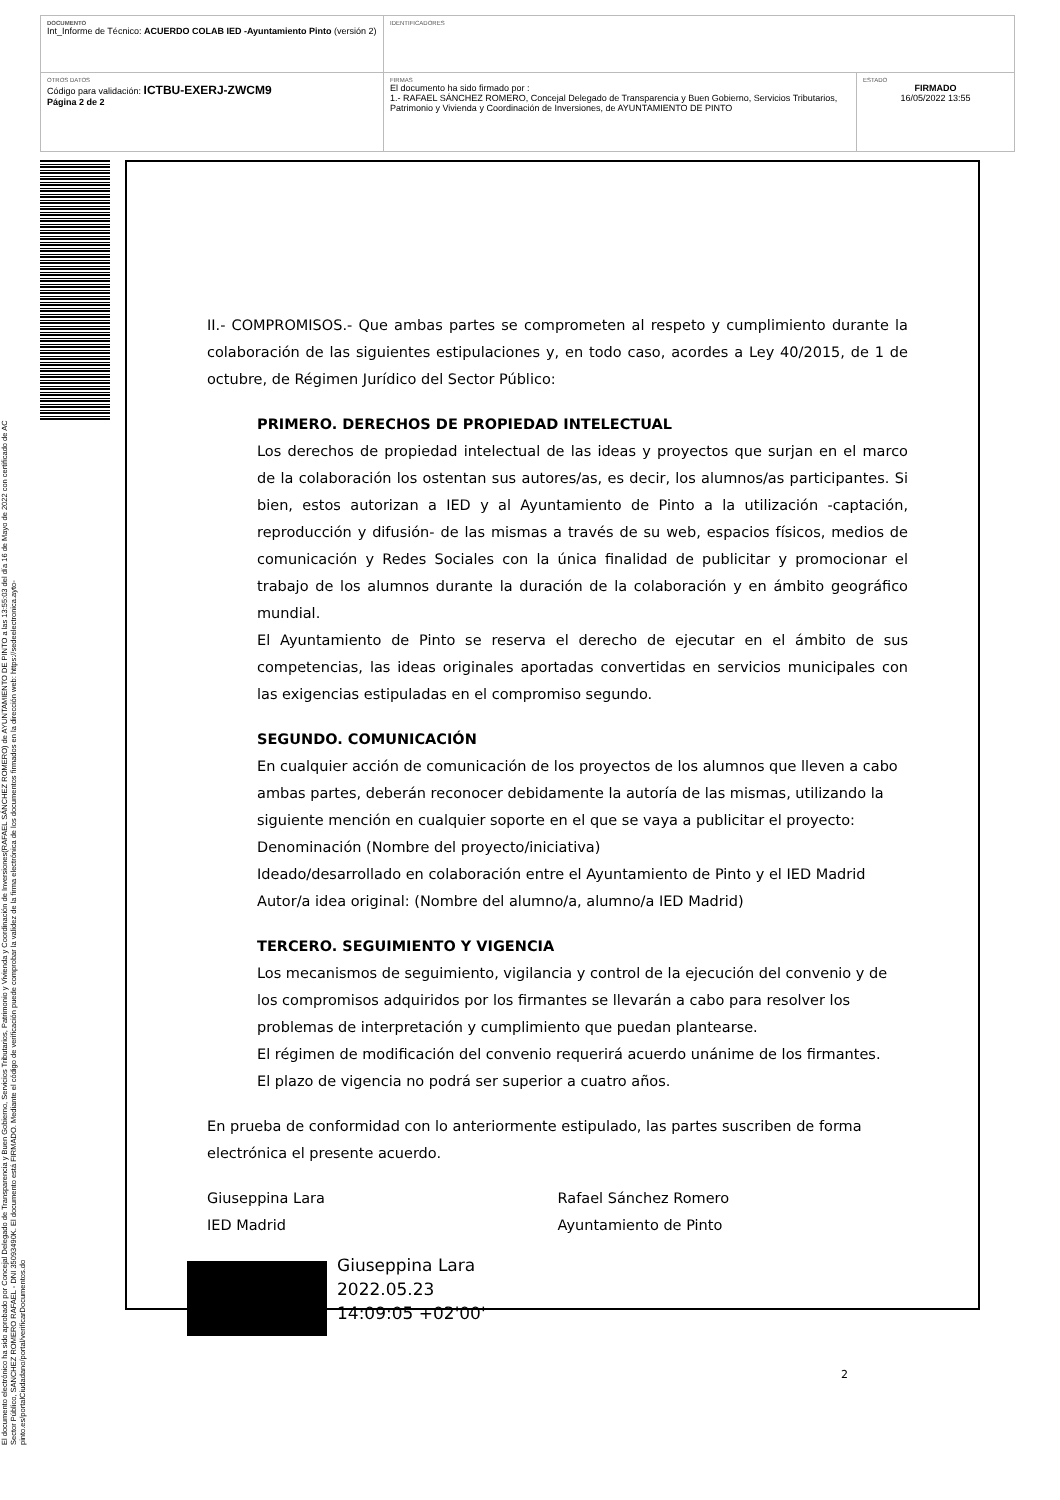DOCUMENTO
Int_Informe de Técnico: ACUERDO COLAB IED -Ayuntamiento Pinto (versión 2)
IDENTIFICADORES
OTROS DATOS
Código para validación: ICTBU-EXERJ-ZWCM9
Página 2 de 2
FIRMAS
El documento ha sido firmado por :
1.- RAFAEL SÁNCHEZ ROMERO, Concejal Delegado de Transparencia y Buen Gobierno, Servicios Tributarios, Patrimonio y Vivienda y Coordinación de Inversiones, de AYUNTAMIENTO DE PINTO
ESTADO
FIRMADO
16/05/2022 13:55
El documento electrónico ha sido aprobado por Concejal Delegado de Transparencia y Buen Gobierno, Servicios Tributarios, Patrimonio y Vivienda y Coordinación de Inversiones(RAFAEL SÁNCHEZ ROMERO) de AYUNTAMIENTO DE PINTO a las 13:55:03 del día 16 de Mayo de 2022 con certificado de AC Sector Público, SANCHEZ ROMERO RAFAEL - DNI 35093490K. El documento está FIRMADO. Mediante el código de verificación puede comprobar la validez de la firma electrónica de los documentos firmados en la dirección web: https://sedeelectronica.ayto-pinto.es/portalCiudadano/portal/verificarDocumentos.do
II.- COMPROMISOS.- Que ambas partes se comprometen al respeto y cumplimiento durante la colaboración de las siguientes estipulaciones y, en todo caso, acordes a Ley 40/2015, de 1 de octubre, de Régimen Jurídico del Sector Público:
PRIMERO. DERECHOS DE PROPIEDAD INTELECTUAL
Los derechos de propiedad intelectual de las ideas y proyectos que surjan en el marco de la colaboración los ostentan sus autores/as, es decir, los alumnos/as participantes. Si bien, estos autorizan a IED y al Ayuntamiento de Pinto a la utilización -captación, reproducción y difusión- de las mismas a través de su web, espacios físicos, medios de comunicación y Redes Sociales con la única finalidad de publicitar y promocionar el trabajo de los alumnos durante la duración de la colaboración y en ámbito geográfico mundial.
El Ayuntamiento de Pinto se reserva el derecho de ejecutar en el ámbito de sus competencias, las ideas originales aportadas convertidas en servicios municipales con las exigencias estipuladas en el compromiso segundo.
SEGUNDO. COMUNICACIÓN
En cualquier acción de comunicación de los proyectos de los alumnos que lleven a cabo ambas partes, deberán reconocer debidamente la autoría de las mismas, utilizando la siguiente mención en cualquier soporte en el que se vaya a publicitar el proyecto:
Denominación (Nombre del proyecto/iniciativa)
Ideado/desarrollado en colaboración entre el Ayuntamiento de Pinto y el IED Madrid
Autor/a idea original: (Nombre del alumno/a, alumno/a IED Madrid)
TERCERO. SEGUIMIENTO Y VIGENCIA
Los mecanismos de seguimiento, vigilancia y control de la ejecución del convenio y de los compromisos adquiridos por los firmantes se llevarán a cabo para resolver los problemas de interpretación y cumplimiento que puedan plantearse.
El régimen de modificación del convenio requerirá acuerdo unánime de los firmantes.
El plazo de vigencia no podrá ser superior a cuatro años.
En prueba de conformidad con lo anteriormente estipulado, las partes suscriben de forma electrónica el presente acuerdo.
Giuseppina Lara
IED Madrid
Rafael Sánchez Romero
Ayuntamiento de Pinto
Giuseppina Lara
2022.05.23
14:09:05 +02'00'
2